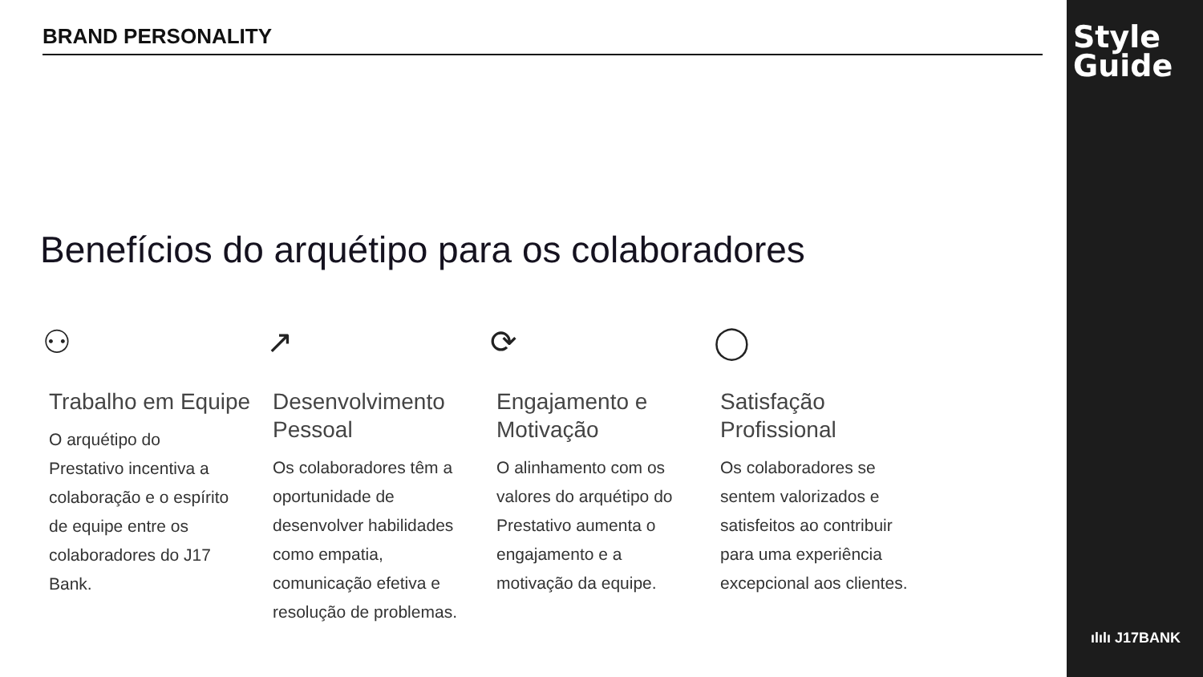BRAND PERSONALITY
Benefícios do arquétipo para os colaboradores
⚇
Trabalho em Equipe
O arquétipo do Prestativo incentiva a colaboração e o espírito de equipe entre os colaboradores do J17 Bank.
↗
Desenvolvimento Pessoal
Os colaboradores têm a oportunidade de desenvolver habilidades como empatia, comunicação efetiva e resolução de problemas.
⟳
Engajamento e Motivação
O alinhamento com os valores do arquétipo do Prestativo aumenta o engajamento e a motivação da equipe.
◯
Satisfação Profissional
Os colaboradores se sentem valorizados e satisfeitos ao contribuir para uma experiência excepcional aos clientes.
Style
Guide
ılılı J17BANK